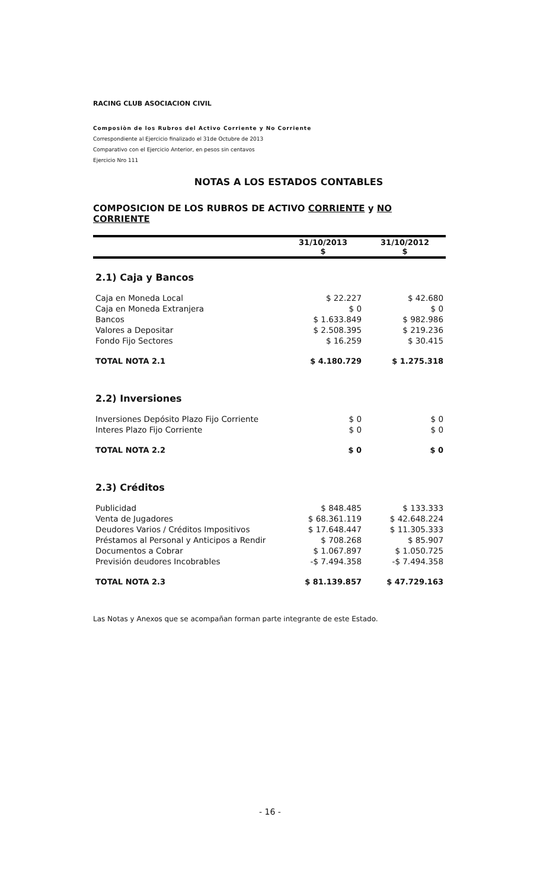RACING CLUB ASOCIACION CIVIL
Composiòn de los Rubros del Activo Corriente y No Corriente
Correspondiente al Ejercicio finalizado el 31de Octubre de 2013
Comparativo con el Ejercicio Anterior, en pesos sin centavos
Ejercicio Nro 111
NOTAS A LOS ESTADOS CONTABLES
COMPOSICION DE LOS RUBROS DE ACTIVO CORRIENTE y NO CORRIENTE
| | 31/10/2013 $ | 31/10/2012 $ |
| --- | --- | --- |
| 2.1) Caja y Bancos | | |
| Caja en Moneda Local | $ 22.227 | $ 42.680 |
| Caja en Moneda Extranjera | $ 0 | $ 0 |
| Bancos | $ 1.633.849 | $ 982.986 |
| Valores a Depositar | $ 2.508.395 | $ 219.236 |
| Fondo Fijo Sectores | $ 16.259 | $ 30.415 |
| TOTAL NOTA 2.1 | $ 4.180.729 | $ 1.275.318 |
| 2.2) Inversiones | | |
| Inversiones Depósito Plazo Fijo Corriente | $ 0 | $ 0 |
| Interes Plazo Fijo Corriente | $ 0 | $ 0 |
| TOTAL NOTA 2.2 | $ 0 | $ 0 |
| 2.3) Créditos | | |
| Publicidad | $ 848.485 | $ 133.333 |
| Venta de Jugadores | $ 68.361.119 | $ 42.648.224 |
| Deudores Varios / Créditos Impositivos | $ 17.648.447 | $ 11.305.333 |
| Préstamos al Personal y Anticipos a Rendir | $ 708.268 | $ 85.907 |
| Documentos a Cobrar | $ 1.067.897 | $ 1.050.725 |
| Previsión deudores Incobrables | -$ 7.494.358 | -$ 7.494.358 |
| TOTAL NOTA 2.3 | $ 81.139.857 | $ 47.729.163 |
Las Notas y Anexos que se acompañan forman parte integrante de este Estado.
- 16 -